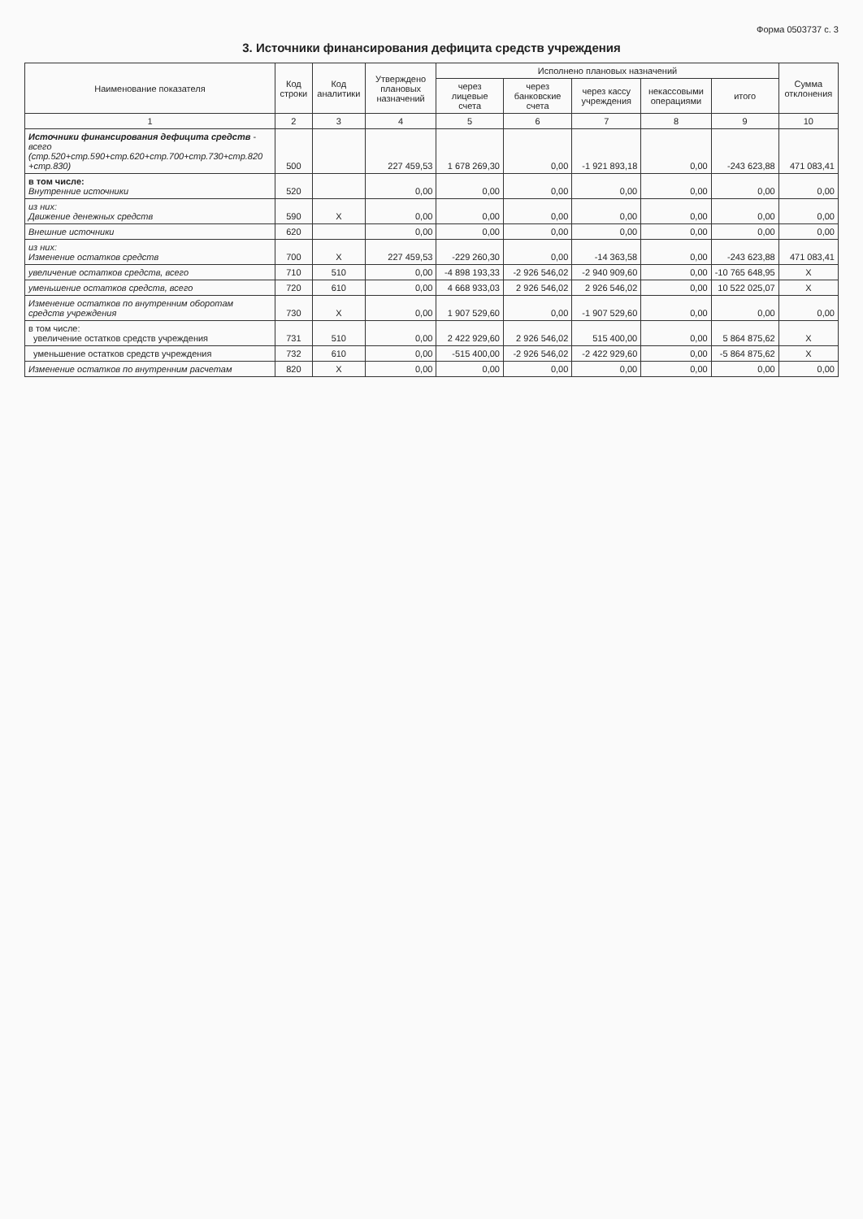Форма 0503737 с. 3
3. Источники финансирования дефицита средств учреждения
| Наименование показателя | Код строки | Код аналитики | Утверждено плановых назначений | Исполнено плановых назначений | | | | | Сумма отклонения |
| --- | --- | --- | --- | --- | --- | --- | --- | --- | --- |
| | | | | через лицевые счета | через банковские счета | через кассу учреждения | некассовыми операциями | итого | |
| 1 | 2 | 3 | 4 | 5 | 6 | 7 | 8 | 9 | 10 |
| Источники финансирования дефицита средств - всего (стр.520+стр.590+стр.620+стр.700+стр.730+стр.820 +стр.830) | 500 | | 227 459,53 | 1 678 269,30 | 0,00 | -1 921 893,18 | 0,00 | -243 623,88 | 471 083,41 |
| в том числе: Внутренние источники | 520 | | 0,00 | 0,00 | 0,00 | 0,00 | 0,00 | 0,00 | 0,00 |
| из них: Движение денежных средств | 590 | X | 0,00 | 0,00 | 0,00 | 0,00 | 0,00 | 0,00 | 0,00 |
| Внешние источники | 620 | | 0,00 | 0,00 | 0,00 | 0,00 | 0,00 | 0,00 | 0,00 |
| из них: Изменение остатков средств | 700 | X | 227 459,53 | -229 260,30 | 0,00 | -14 363,58 | 0,00 | -243 623,88 | 471 083,41 |
| увеличение остатков средств, всего | 710 | 510 | 0,00 | -4 898 193,33 | -2 926 546,02 | -2 940 909,60 | 0,00 | -10 765 648,95 | X |
| уменьшение остатков средств, всего | 720 | 610 | 0,00 | 4 668 933,03 | 2 926 546,02 | 2 926 546,02 | 0,00 | 10 522 025,07 | X |
| Изменение остатков по внутренним оборотам средств учреждения | 730 | X | 0,00 | 1 907 529,60 | 0,00 | -1 907 529,60 | 0,00 | 0,00 | 0,00 |
| в том числе: увеличение остатков средств учреждения | 731 | 510 | 0,00 | 2 422 929,60 | 2 926 546,02 | 515 400,00 | 0,00 | 5 864 875,62 | X |
| уменьшение остатков средств учреждения | 732 | 610 | 0,00 | -515 400,00 | -2 926 546,02 | -2 422 929,60 | 0,00 | -5 864 875,62 | X |
| Изменение остатков по внутренним расчетам | 820 | X | 0,00 | 0,00 | 0,00 | 0,00 | 0,00 | 0,00 | 0,00 |